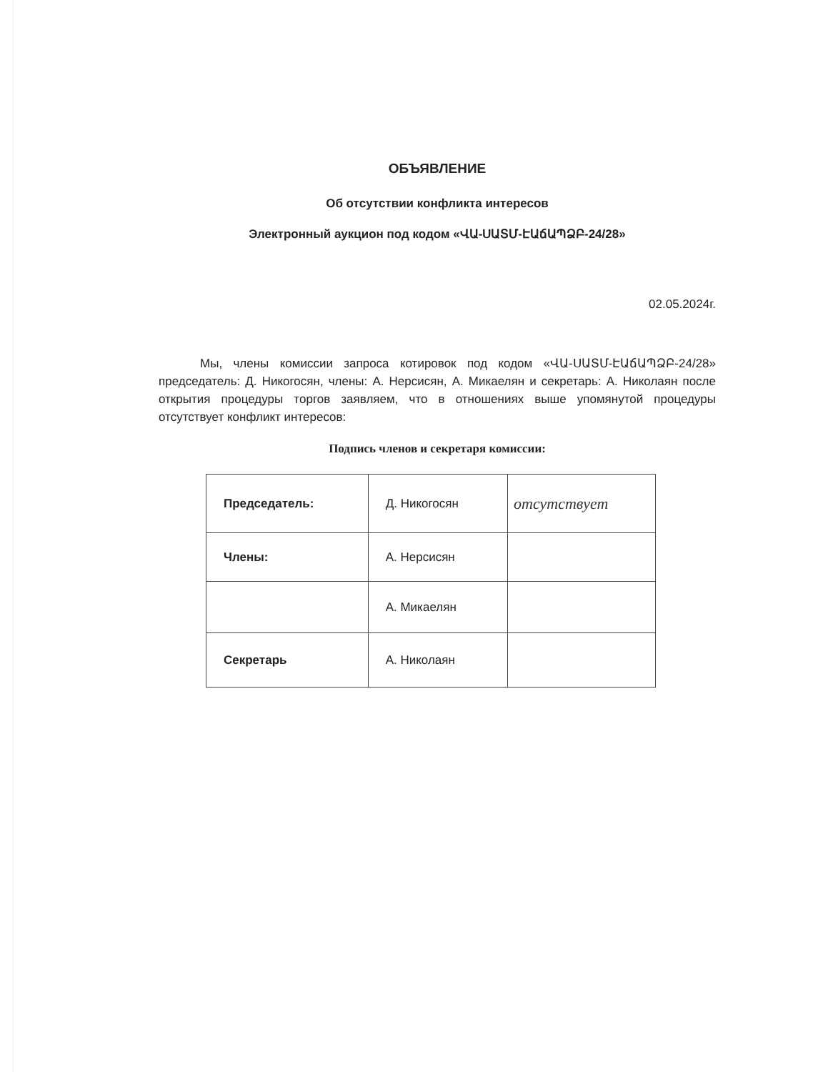ОБЪЯВЛЕНИЕ
Об отсутствии конфликта интересов
Электронный аукцион под кодом «ՎԱ-ՍԱՏՄ-ԷԱճԱՊՁԲ-24/28»
02.05.2024г.
Мы, члены комиссии запроса котировок под кодом «ՎԱ-ՍԱՏՄ-ԷԱճԱՊՁԲ-24/28» председатель: Д. Никогосян, члены: А. Нерсисян, А. Микаелян и секретарь: А. Николаян после открытия процедуры торгов заявляем, что в отношениях выше упомянутой процедуры отсутствует конфликт интересов:
Подпись членов и секретаря комиссии:
| Председатель: | Д. Никогосян | отсутствует |
| Члены: | А. Нерсисян | |
| | А. Микаелян | |
| Секретарь | А. Николаян | |